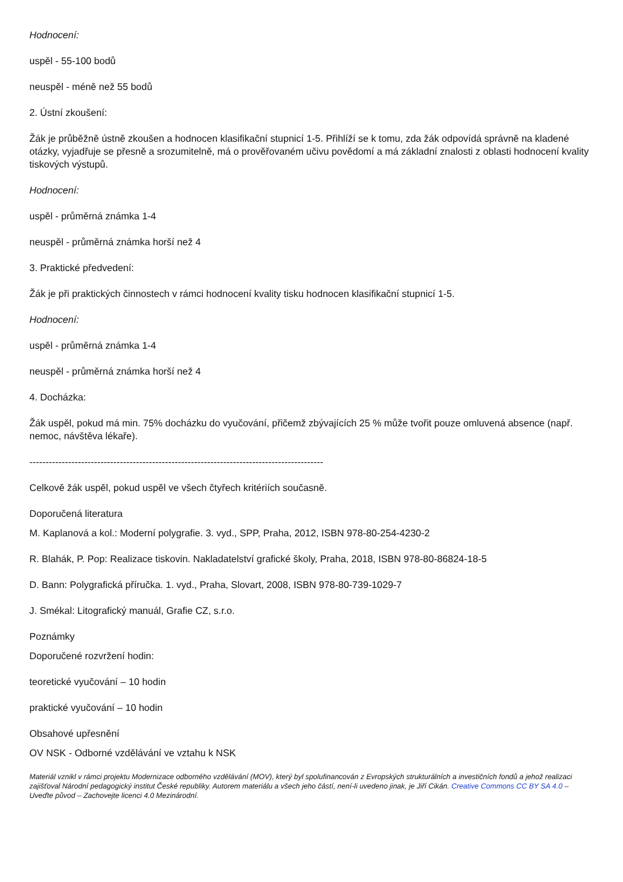Hodnocení:
uspěl - 55-100 bodů
neuspěl - méně než 55 bodů
2. Ústní zkoušení:
Žák je průběžně ústně zkoušen a hodnocen klasifikační stupnicí 1-5. Přihlíží se k tomu, zda žák odpovídá správně na kladené otázky, vyjadřuje se přesně a srozumitelně, má o prověřovaném učivu povědomí a má základní znalosti z oblasti hodnocení kvality tiskových výstupů.
Hodnocení:
uspěl - průměrná známka 1-4
neuspěl - průměrná známka horší než 4
3. Praktické předvedení:
Žák je při praktických činnostech v rámci hodnocení kvality tisku hodnocen klasifikační stupnicí 1-5.
Hodnocení:
uspěl - průměrná známka 1-4
neuspěl - průměrná známka horší než 4
4. Docházka:
Žák uspěl, pokud má min. 75% docházku do vyučování, přičemž zbývajících 25 % může tvořit pouze omluvená absence (např. nemoc, návštěva lékaře).
-------------------------------------------------------------------------------------------
Celkově žák uspěl, pokud uspěl ve všech čtyřech kritériích současně.
Doporučená literatura
M. Kaplanová a kol.: Moderní polygrafie. 3. vyd., SPP, Praha, 2012, ISBN 978-80-254-4230-2
R. Blahák, P. Pop: Realizace tiskovin. Nakladatelství grafické školy, Praha, 2018, ISBN 978-80-86824-18-5
D. Bann: Polygrafická příručka. 1. vyd., Praha, Slovart, 2008, ISBN 978-80-739-1029-7
J. Smékal: Litografický manuál, Grafie CZ, s.r.o.
Poznámky
Doporučené rozvržení hodin:
teoretické vyučování – 10 hodin
praktické vyučování – 10 hodin
Obsahové upřesnění
OV NSK - Odborné vzdělávání ve vztahu k NSK
Materiál vznikl v rámci projektu Modernizace odborného vzdělávání (MOV), který byl spolufinancován z Evropských strukturálních a investičních fondů a jehož realizaci zajišťoval Národní pedagogický institut České republiky. Autorem materiálu a všech jeho částí, není-li uvedeno jinak, je Jiří Cikán. Creative Commons CC BY SA 4.0 – Uveďte původ – Zachovejte licenci 4.0 Mezinárodní.